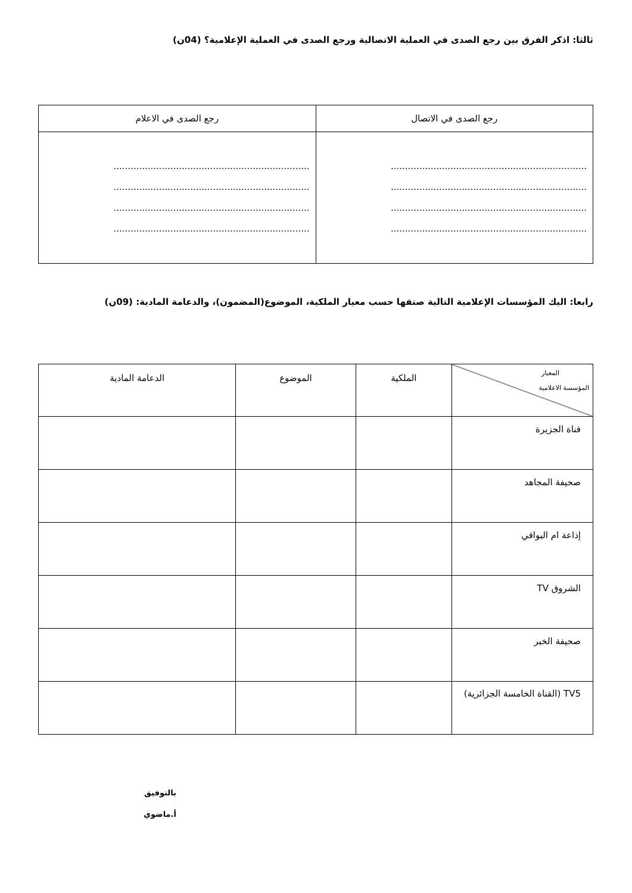ثالثا: اذكر الفرق بين رجع الصدى في العملية الاتصالية ورجع الصدى في العملية الإعلامية؟ (04ن)
| رجع الصدى في الاتصال | رجع الصدى في الاعلام |
| --- | --- |
| ..................................................................... ..................................................................... ..................................................................... ..................................................................... | ..................................................................... ..................................................................... ..................................................................... ..................................................................... |
رابعا: اليك المؤسسات الإعلامية التالية صنفها حسب معيار الملكية، الموضوع(المضمون)، والدعامة المادية: (09ن)
| المعيار المؤسسة الاعلامية | الملكية | الموضوع | الدعامة المادية |
| --- | --- | --- | --- |
| قناة الجزيرة | | | |
| صحيفة المجاهد | | | |
| إذاعة ام البواقي | | | |
| الشروق TV | | | |
| صحيفة الخبر | | | |
| TV5 (القناة الخامسة الجزائرية) | | | |
بالتوفيق
أ.ماضوي